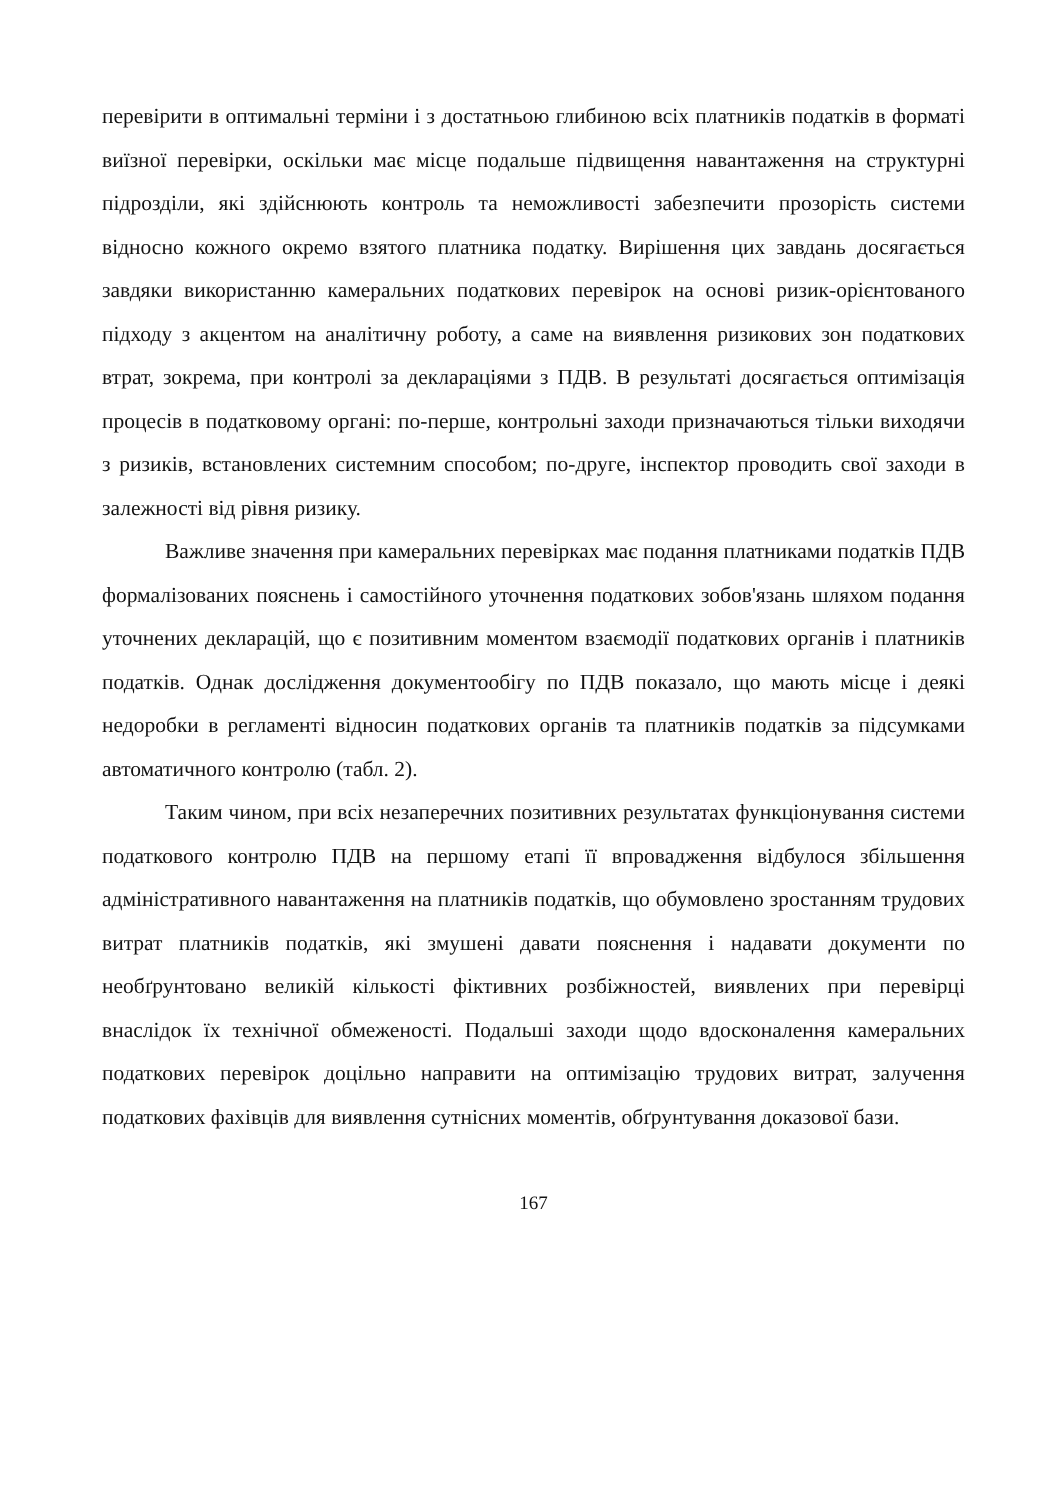перевірити в оптимальні терміни і з достатньою глибиною всіх платників податків в форматі виїзної перевірки, оскільки має місце подальше підвищення навантаження на структурні підрозділи, які здійснюють контроль та неможливості забезпечити прозорість системи відносно кожного окремо взятого платника податку. Вирішення цих завдань досягається завдяки використанню камеральних податкових перевірок на основі ризик-орієнтованого підходу з акцентом на аналітичну роботу, а саме на виявлення ризикових зон податкових втрат, зокрема, при контролі за деклараціями з ПДВ. В результаті досягається оптимізація процесів в податковому органі: по-перше, контрольні заходи призначаються тільки виходячи з ризиків, встановлених системним способом; по-друге, інспектор проводить свої заходи в залежності від рівня ризику.
Важливе значення при камеральних перевірках має подання платниками податків ПДВ формалізованих пояснень і самостійного уточнення податкових зобов'язань шляхом подання уточнених декларацій, що є позитивним моментом взаємодії податкових органів і платників податків. Однак дослідження документообігу по ПДВ показало, що мають місце і деякі недоробки в регламенті відносин податкових органів та платників податків за підсумками автоматичного контролю (табл. 2).
Таким чином, при всіх незаперечних позитивних результатах функціонування системи податкового контролю ПДВ на першому етапі її впровадження відбулося збільшення адміністративного навантаження на платників податків, що обумовлено зростанням трудових витрат платників податків, які змушені давати пояснення і надавати документи по необґрунтовано великій кількості фіктивних розбіжностей, виявлених при перевірці внаслідок їх технічної обмеженості. Подальші заходи щодо вдосконалення камеральних податкових перевірок доцільно направити на оптимізацію трудових витрат, залучення податкових фахівців для виявлення сутнісних моментів, обґрунтування доказової бази.
167